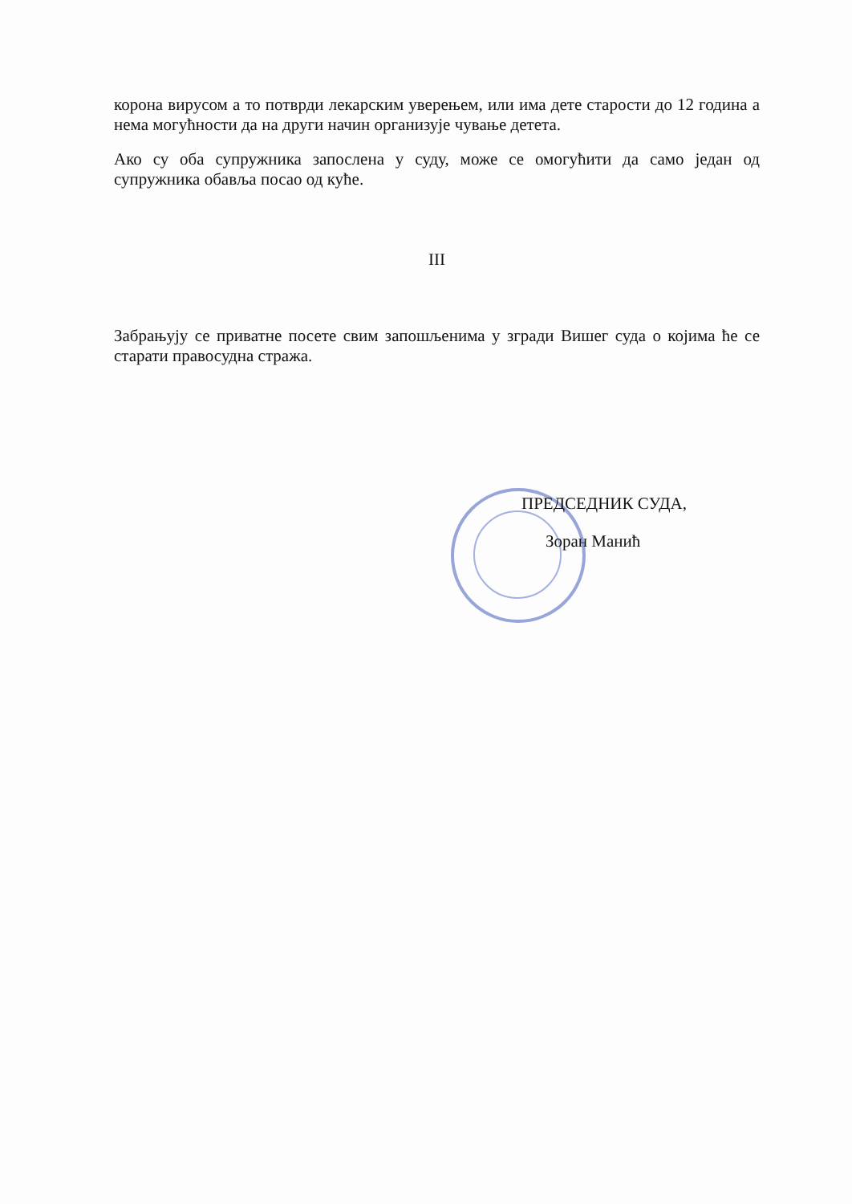корона вирусом а то потврди лекарским уверењем, или има дете старости до 12 година а нема могућности да на други начин организује чување детета.
Ако су оба супружника запослена у суду, може се омогућити да само један од супружника обавља посао од куће.
III
Забрањују се приватне посете свим запошљенима у згради Вишег суда о којима ће се старати правосудна стража.
ПРЕДСЕДНИК СУДА,
Зоран Манић